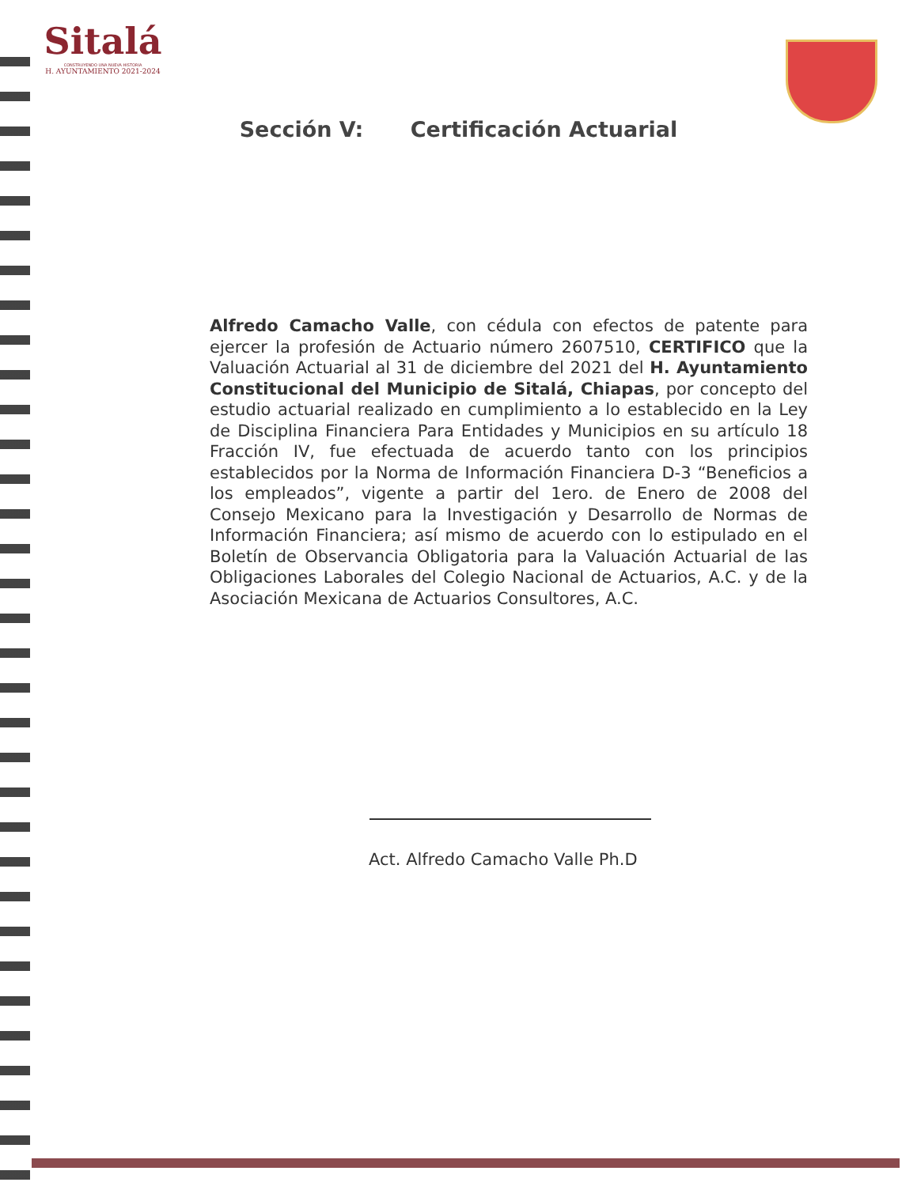Sitalá
CONSTRUYENDO UNA NUEVA HISTORIA
H. AYUNTAMIENTO 2021-2024
Sección V: Certificación Actuarial
Alfredo Camacho Valle, con cédula con efectos de patente para ejercer la profesión de Actuario número 2607510, CERTIFICO que la Valuación Actuarial al 31 de diciembre del 2021 del H. Ayuntamiento Constitucional del Municipio de Sitalá, Chiapas, por concepto del estudio actuarial realizado en cumplimiento a lo establecido en la Ley de Disciplina Financiera Para Entidades y Municipios en su artículo 18 Fracción IV, fue efectuada de acuerdo tanto con los principios establecidos por la Norma de Información Financiera D-3 “Beneficios a los empleados”, vigente a partir del 1ero. de Enero de 2008 del Consejo Mexicano para la Investigación y Desarrollo de Normas de Información Financiera; así mismo de acuerdo con lo estipulado en el Boletín de Observancia Obligatoria para la Valuación Actuarial de las Obligaciones Laborales del Colegio Nacional de Actuarios, A.C. y de la Asociación Mexicana de Actuarios Consultores, A.C.
Act. Alfredo Camacho Valle Ph.D